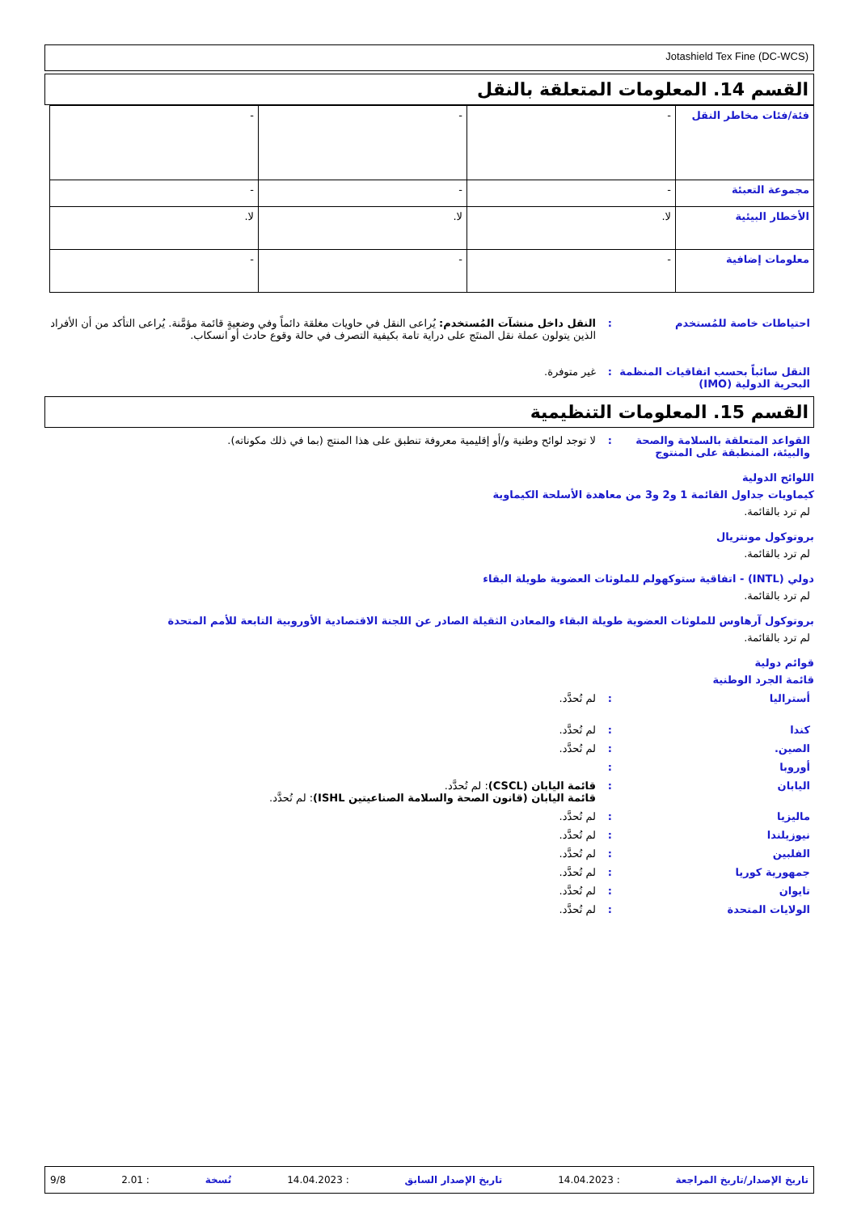Jotashield Tex Fine (DC-WCS)
القسم 14. المعلومات المتعلقة بالنقل
| فئة/فئات مخاطر النقل | - | - | - |
| مجموعة التعبئة | - | - | - |
| الأخطار البيئية | لا. | لا. | لا. |
| معلومات إضافية | - | - | - |
احتياطات خاصة للمُستخدم : النقل داخل منشآت المُستخدم: يُراعى النقل في حاويات مغلقة دائماً وفي وضعيةٍ قائمة مؤمَّنة. يُراعى التأكد من أن الأفراد الذين يتولون عملة نقل المنتَج على دراية تامة بكيفية التصرف في حالة وقوع حادث أو انسكاب.
النقل سائباً بحسب اتفاقيات المنظمة البحرية الدولية (IMO)
: غير متوفرة.
القسم 15. المعلومات التنظيمية
القواعد المتعلقة بالسلامة والصحة والبيئة، المنطبقة على المنتوج
: لا توجد لوائح وطنية و/أو إقليمية معروفة تنطبق على هذا المنتج (بما في ذلك مكوناته).
اللوائح الدولية
كيماويات جداول القائمة 1 و2 و3 من معاهدة الأسلحة الكيماوية
لم ترد بالقائمة.
بروتوكول مونتريال
لم ترد بالقائمة.
دولي (INTL) - اتفاقية ستوكهولم للملوثات العضوية طويلة البقاء
لم ترد بالقائمة.
بروتوكول آرهاوس للملوثات العضوية طويلة البقاء والمعادن الثقيلة الصادر عن اللجنة الاقتصادية الأوروبية التابعة للأمم المتحدة
لم ترد بالقائمة.
قوائم دولية
قائمة الجرد الوطنية
أستراليا : لم تُحدَّد.
كندا : لم تُحدَّد.
الصين. : لم تُحدَّد.
أوروبا :
اليابان : قائمة اليابان (CSCL): لم تُحدَّد.
قائمة اليابان (قانون الصحة والسلامة الصناعيتين ISHL): لم تُحدَّد.
ماليزيا : لم تُحدَّد.
نيوزيلندا : لم تُحدَّد.
الفلبين : لم تُحدَّد.
جمهورية كوريا : لم تُحدَّد.
تايوان : لم تُحدَّد.
الولايات المتحدة : لم تُحدَّد.
تاريخ الإصدار/تاريخ المراجعة: 14.04.2023 تاريخ الإصدار السابق: 14.04.2023 نُسخة: 2.01 9/8